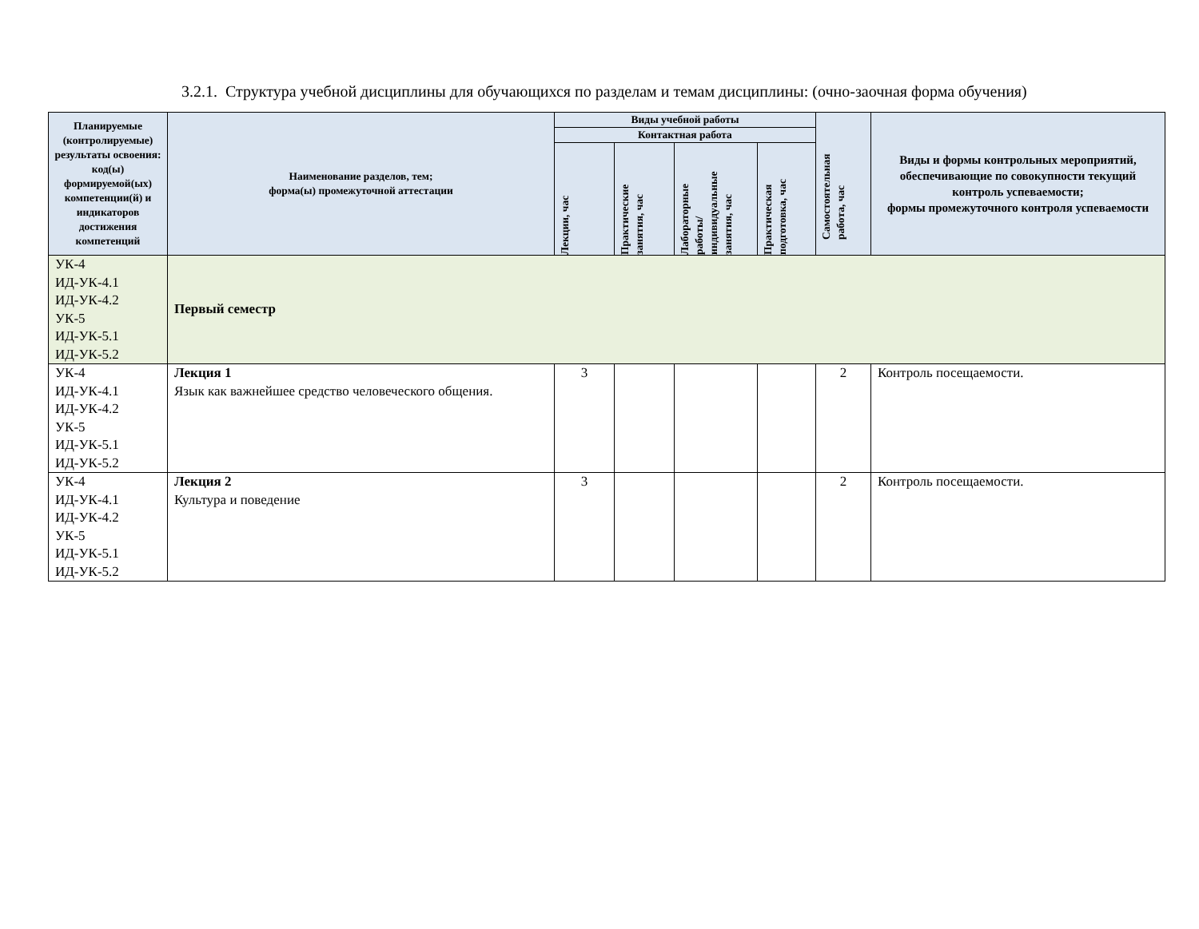3.2.1. Структура учебной дисциплины для обучающихся по разделам и темам дисциплины: (очно-заочная форма обучения)
| Планируемые (контролируемые) результаты освоения: код(ы) формируемой(ых) компетенции(й) и индикаторов достижения компетенций | Наименование разделов, тем; форма(ы) промежуточной аттестации | Виды учебной работы | | | | Самостоятельная работа, час | Виды и формы контрольных мероприятий, обеспечивающие по совокупности текущий контроль успеваемости; формы промежуточного контроля успеваемости |
| --- | --- | --- | --- | --- | --- | --- | --- |
| | | Контактная работа | | | | | |
| | | Лекции, час | Практические занятия, час | Лабораторные работы/ индивидуальные занятия, час | Практическая подготовка, час | | |
| УК-4 ИД-УК-4.1 ИД-УК-4.2 УК-5 ИД-УК-5.1 ИД-УК-5.2 | Первый семестр | | | | | | |
| УК-4 ИД-УК-4.1 ИД-УК-4.2 УК-5 ИД-УК-5.1 ИД-УК-5.2 | Лекция 1 Язык как важнейшее средство человеческого общения. | 3 | | | | 2 | Контроль посещаемости. |
| УК-4 ИД-УК-4.1 ИД-УК-4.2 УК-5 ИД-УК-5.1 ИД-УК-5.2 | Лекция 2 Культура и поведение | 3 | | | | 2 | Контроль посещаемости. |